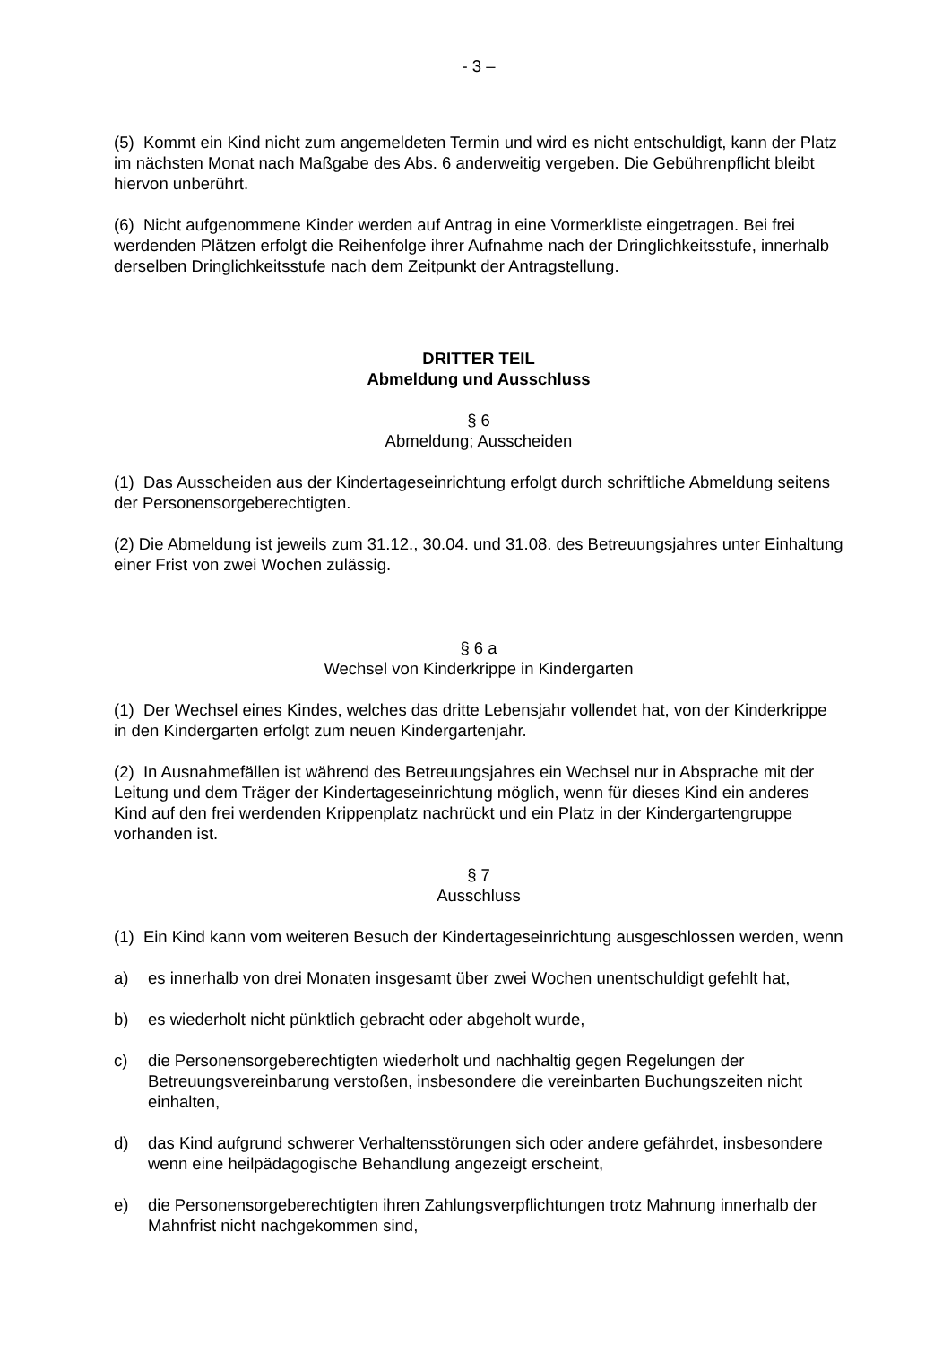- 3 –
(5) Kommt ein Kind nicht zum angemeldeten Termin und wird es nicht entschuldigt, kann der Platz im nächsten Monat nach Maßgabe des Abs. 6 anderweitig vergeben. Die Gebührenpflicht bleibt hiervon unberührt.
(6) Nicht aufgenommene Kinder werden auf Antrag in eine Vormerkliste eingetragen. Bei frei werdenden Plätzen erfolgt die Reihenfolge ihrer Aufnahme nach der Dringlichkeitsstufe, innerhalb derselben Dringlichkeitsstufe nach dem Zeitpunkt der Antragstellung.
DRITTER TEIL
Abmeldung und Ausschluss
§ 6
Abmeldung; Ausscheiden
(1) Das Ausscheiden aus der Kindertageseinrichtung erfolgt durch schriftliche Abmeldung seitens der Personensorgeberechtigten.
(2) Die Abmeldung ist jeweils zum 31.12., 30.04. und 31.08. des Betreuungsjahres unter Einhaltung einer Frist von zwei Wochen zulässig.
§ 6 a
Wechsel von Kinderkrippe in Kindergarten
(1) Der Wechsel eines Kindes, welches das dritte Lebensjahr vollendet hat, von der Kinderkrippe in den Kindergarten erfolgt zum neuen Kindergartenjahr.
(2) In Ausnahmefällen ist während des Betreuungsjahres ein Wechsel nur in Absprache mit der Leitung und dem Träger der Kindertageseinrichtung möglich, wenn für dieses Kind ein anderes Kind auf den frei werdenden Krippenplatz nachrückt und ein Platz in der Kindergartengruppe vorhanden ist.
§ 7
Ausschluss
(1) Ein Kind kann vom weiteren Besuch der Kindertageseinrichtung ausgeschlossen werden, wenn
a) es innerhalb von drei Monaten insgesamt über zwei Wochen unentschuldigt gefehlt hat,
b) es wiederholt nicht pünktlich gebracht oder abgeholt wurde,
c) die Personensorgeberechtigten wiederholt und nachhaltig gegen Regelungen der Betreuungsvereinbarung verstoßen, insbesondere die vereinbarten Buchungszeiten nicht einhalten,
d) das Kind aufgrund schwerer Verhaltensstörungen sich oder andere gefährdet, insbesondere wenn eine heilpädagogische Behandlung angezeigt erscheint,
e) die Personensorgeberechtigten ihren Zahlungsverpflichtungen trotz Mahnung innerhalb der Mahnfrist nicht nachgekommen sind,